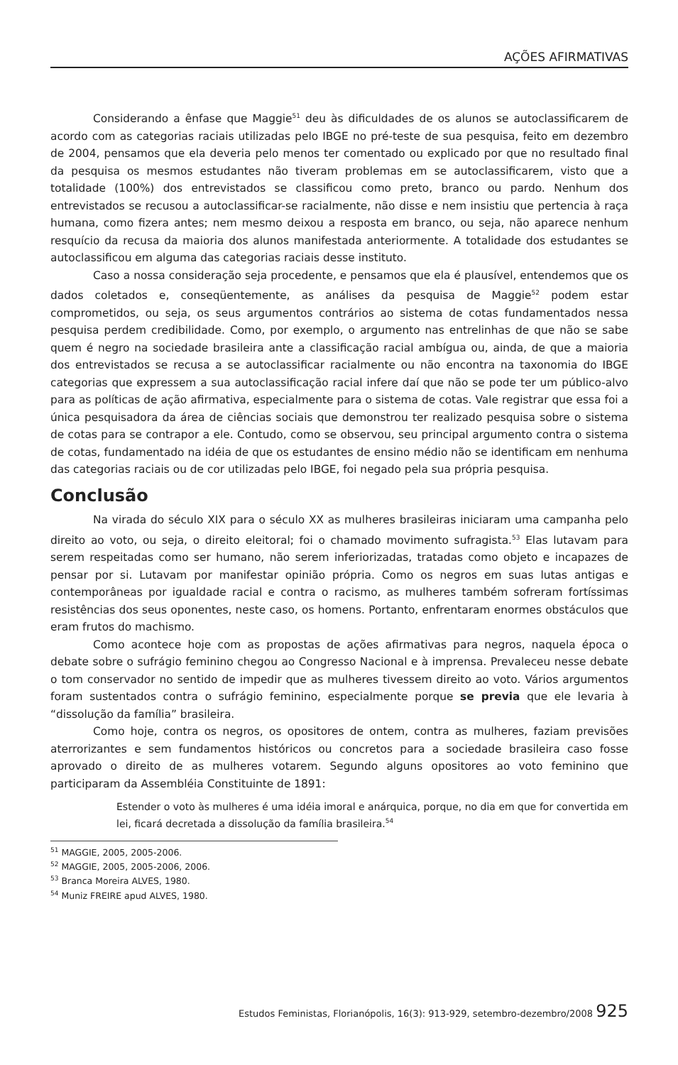AÇÕES AFIRMATIVAS
Considerando a ênfase que Maggie<sup>51</sup> deu às dificuldades de os alunos se autoclassificarem de acordo com as categorias raciais utilizadas pelo IBGE no pré-teste de sua pesquisa, feito em dezembro de 2004, pensamos que ela deveria pelo menos ter comentado ou explicado por que no resultado final da pesquisa os mesmos estudantes não tiveram problemas em se autoclassificarem, visto que a totalidade (100%) dos entrevistados se classificou como preto, branco ou pardo. Nenhum dos entrevistados se recusou a autoclassificar-se racialmente, não disse e nem insistiu que pertencia à raça humana, como fizera antes; nem mesmo deixou a resposta em branco, ou seja, não aparece nenhum resquício da recusa da maioria dos alunos manifestada anteriormente. A totalidade dos estudantes se autoclassificou em alguma das categorias raciais desse instituto.
Caso a nossa consideração seja procedente, e pensamos que ela é plausível, entendemos que os dados coletados e, conseqüentemente, as análises da pesquisa de Maggie<sup>52</sup> podem estar comprometidos, ou seja, os seus argumentos contrários ao sistema de cotas fundamentados nessa pesquisa perdem credibilidade. Como, por exemplo, o argumento nas entrelinhas de que não se sabe quem é negro na sociedade brasileira ante a classificação racial ambígua ou, ainda, de que a maioria dos entrevistados se recusa a se autoclassificar racialmente ou não encontra na taxonomia do IBGE categorias que expressem a sua autoclassificação racial infere daí que não se pode ter um público-alvo para as políticas de ação afirmativa, especialmente para o sistema de cotas. Vale registrar que essa foi a única pesquisadora da área de ciências sociais que demonstrou ter realizado pesquisa sobre o sistema de cotas para se contrapor a ele. Contudo, como se observou, seu principal argumento contra o sistema de cotas, fundamentado na idéia de que os estudantes de ensino médio não se identificam em nenhuma das categorias raciais ou de cor utilizadas pelo IBGE, foi negado pela sua própria pesquisa.
Conclusão
Na virada do século XIX para o século XX as mulheres brasileiras iniciaram uma campanha pelo direito ao voto, ou seja, o direito eleitoral; foi o chamado movimento sufragista.<sup>53</sup> Elas lutavam para serem respeitadas como ser humano, não serem inferiorizadas, tratadas como objeto e incapazes de pensar por si. Lutavam por manifestar opinião própria. Como os negros em suas lutas antigas e contemporâneas por igualdade racial e contra o racismo, as mulheres também sofreram fortíssimas resistências dos seus oponentes, neste caso, os homens. Portanto, enfrentaram enormes obstáculos que eram frutos do machismo.
Como acontece hoje com as propostas de ações afirmativas para negros, naquela época o debate sobre o sufrágio feminino chegou ao Congresso Nacional e à imprensa. Prevaleceu nesse debate o tom conservador no sentido de impedir que as mulheres tivessem direito ao voto. Vários argumentos foram sustentados contra o sufrágio feminino, especialmente porque se previa que ele levaria à “dissolução da família” brasileira.
Como hoje, contra os negros, os opositores de ontem, contra as mulheres, faziam previsões aterrorizantes e sem fundamentos históricos ou concretos para a sociedade brasileira caso fosse aprovado o direito de as mulheres votarem. Segundo alguns opositores ao voto feminino que participaram da Assembléia Constituinte de 1891:
Estender o voto às mulheres é uma idéia imoral e anárquica, porque, no dia em que for convertida em lei, ficará decretada a dissolução da família brasileira.<sup>54</sup>
<sup>51</sup> MAGGIE, 2005, 2005-2006.
<sup>52</sup> MAGGIE, 2005, 2005-2006, 2006.
<sup>53</sup> Branca Moreira ALVES, 1980.
<sup>54</sup> Muniz FREIRE apud ALVES, 1980.
Estudos Feministas, Florianópolis, 16(3): 913-929, setembro-dezembro/2008 925